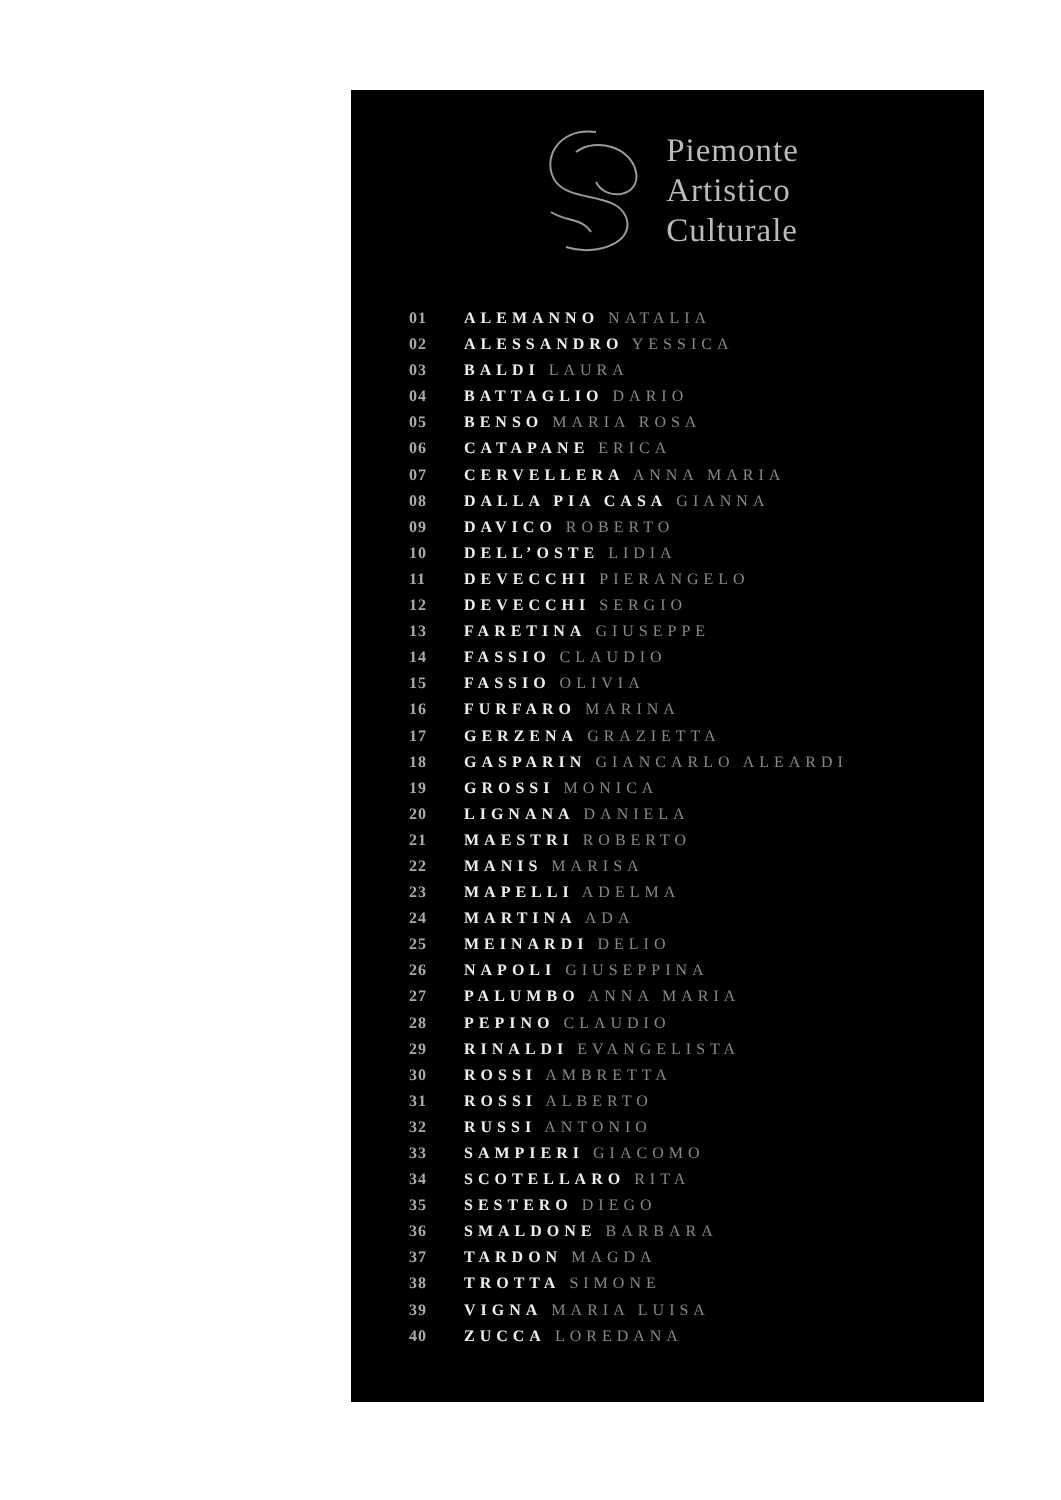Piemonte
Artistico
Culturale
01 ALEMANNO NATALIA
02 ALESSANDRO YESSICA
03 BALDI LAURA
04 BATTAGLIO DARIO
05 BENSO MARIA ROSA
06 CATAPANE ERICA
07 CERVELLERA ANNA MARIA
08 DALLA PIA CASA GIANNA
09 DAVICO ROBERTO
10 DELL’OSTE LIDIA
11 DEVECCHI PIERANGELO
12 DEVECCHI SERGIO
13 FARETINA GIUSEPPE
14 FASSIO CLAUDIO
15 FASSIO OLIVIA
16 FURFARO MARINA
17 GERZENA GRAZIETTA
18 GASPARIN GIANCARLO ALEARDI
19 GROSSI MONICA
20 LIGNANA DANIELA
21 MAESTRI ROBERTO
22 MANIS MARISA
23 MAPELLI ADELMA
24 MARTINA ADA
25 MEINARDI DELIO
26 NAPOLI GIUSEPPINA
27 PALUMBO ANNA MARIA
28 PEPINO CLAUDIO
29 RINALDI EVANGELISTA
30 ROSSI AMBRETTA
31 ROSSI ALBERTO
32 RUSSI ANTONIO
33 SAMPIERI GIACOMO
34 SCOTELLARO RITA
35 SESTERO DIEGO
36 SMALDONE BARBARA
37 TARDON MAGDA
38 TROTTA SIMONE
39 VIGNA MARIA LUISA
40 ZUCCA LOREDANA